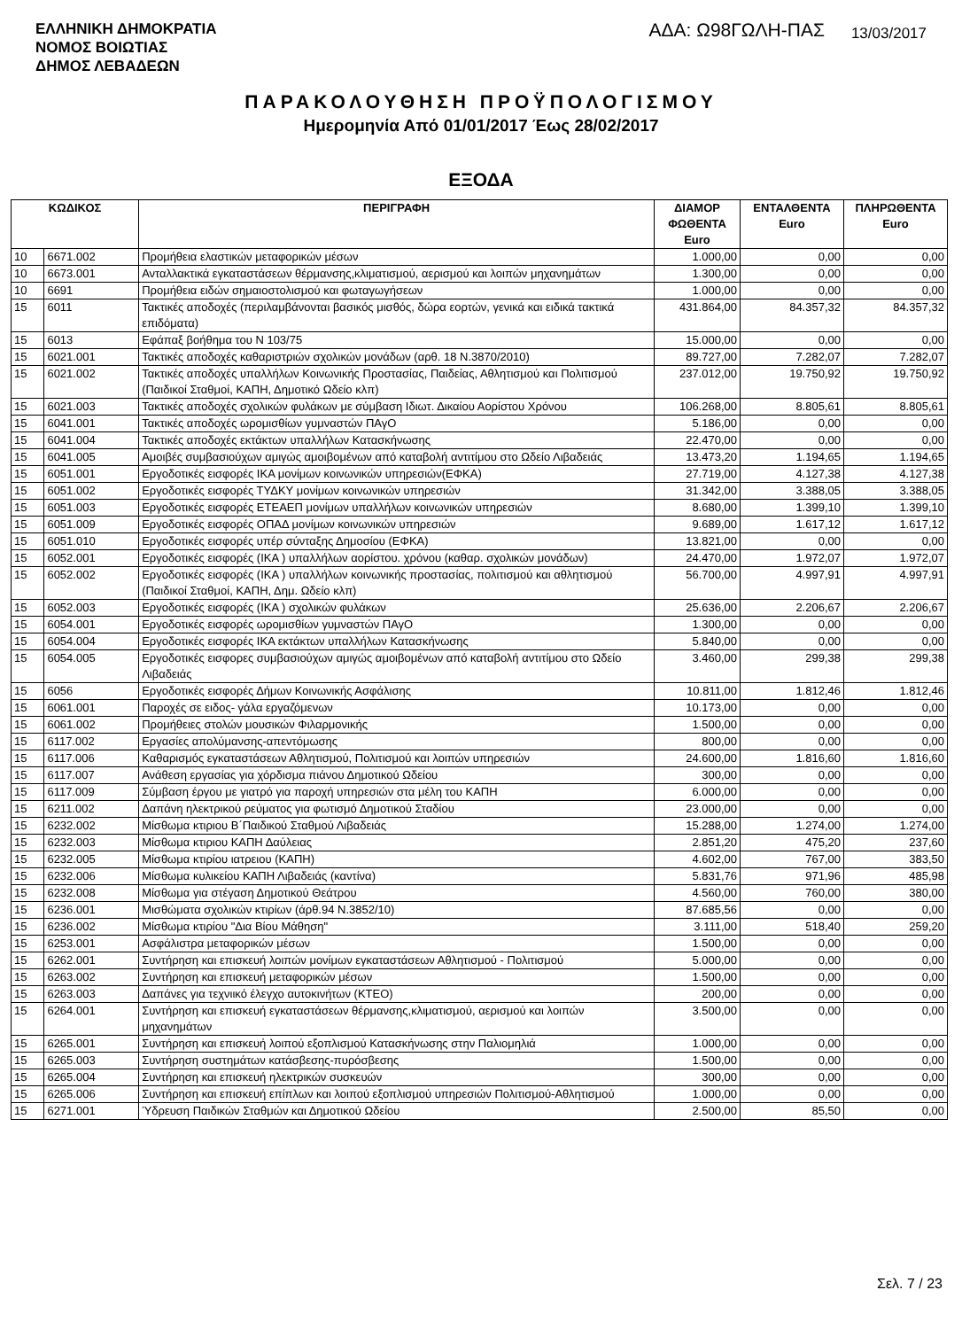ΕΛΛΗΝΙΚΗ ΔΗΜΟΚΡΑΤΙΑ
ΝΟΜΟΣ ΒΟΙΩΤΙΑΣ
ΔΗΜΟΣ ΛΕΒΑΔΕΩΝ
ΑΔΑ: Ω98ΓΩΛΗ-ΠΑΣ
13/03/2017
ΠΑΡΑΚΟΛΟΥΘΗΣΗ ΠΡΟΫΠΟΛΟΓΙΣΜΟΥ
Ημερομηνία Από 01/01/2017 Έως 28/02/2017
ΕΞΟΔΑ
| ΚΩΔΙΚΟΣ | | ΠΕΡΙΓΡΑΦΗ | ΔΙΑΜΟΡ ΦΩΘΕΝΤΑ Euro | ΕΝΤΑΛΘΕΝΤΑ Euro | ΠΛΗΡΩΘΕΝΤΑ Euro |
| --- | --- | --- | --- | --- | --- |
| 10 | 6671.002 | Προμήθεια ελαστικών μεταφορικών μέσων | 1.000,00 | 0,00 | 0,00 |
| 10 | 6673.001 | Ανταλλακτικά εγκαταστάσεων θέρμανσης,κλιματισμού, αερισμού και λοιπών μηχανημάτων | 1.300,00 | 0,00 | 0,00 |
| 10 | 6691 | Προμήθεια ειδών σημαιοστολισμού και φωταγωγήσεων | 1.000,00 | 0,00 | 0,00 |
| 15 | 6011 | Τακτικές αποδοχές (περιλαμβάνονται βασικός μισθός, δώρα εορτών, γενικά και ειδικά τακτικά επιδόματα) | 431.864,00 | 84.357,32 | 84.357,32 |
| 15 | 6013 | Εφάπαξ βοήθημα του Ν 103/75 | 15.000,00 | 0,00 | 0,00 |
| 15 | 6021.001 | Τακτικές αποδοχές καθαριστριών σχολικών μονάδων (αρθ. 18 Ν.3870/2010) | 89.727,00 | 7.282,07 | 7.282,07 |
| 15 | 6021.002 | Τακτικές αποδοχές υπαλλήλων Κοινωνικής Προστασίας, Παιδείας, Αθλητισμού και Πολιτισμού (Παιδικοί Σταθμοί, ΚΑΠΗ, Δημοτικό Ωδείο κλπ) | 237.012,00 | 19.750,92 | 19.750,92 |
| 15 | 6021.003 | Τακτικές αποδοχές σχολικών φυλάκων με σύμβαση Ιδιωτ. Δικαίου Αορίστου Χρόνου | 106.268,00 | 8.805,61 | 8.805,61 |
| 15 | 6041.001 | Τακτικές αποδοχές ωρομισθίων γυμναστών ΠΑγΟ | 5.186,00 | 0,00 | 0,00 |
| 15 | 6041.004 | Τακτικές αποδοχές εκτάκτων υπαλλήλων Κατασκήνωσης | 22.470,00 | 0,00 | 0,00 |
| 15 | 6041.005 | Αμοιβές συμβασιούχων αμιγώς αμοιβομένων από καταβολή αντιτίμου στο Ωδείο Λιβαδειάς | 13.473,20 | 1.194,65 | 1.194,65 |
| 15 | 6051.001 | Εργοδοτικές εισφορές ΙΚΑ μονίμων κοινωνικών υπηρεσιών(ΕΦΚΑ) | 27.719,00 | 4.127,38 | 4.127,38 |
| 15 | 6051.002 | Εργοδοτικές εισφορές ΤΥΔΚΥ μονίμων κοινωνικών υπηρεσιών | 31.342,00 | 3.388,05 | 3.388,05 |
| 15 | 6051.003 | Εργοδοτικές εισφορές ΕΤΕΑΕΠ μονίμων υπαλλήλων κοινωνικών υπηρεσιών | 8.680,00 | 1.399,10 | 1.399,10 |
| 15 | 6051.009 | Εργοδοτικές εισφορές ΟΠΑΔ μονίμων κοινωνικών υπηρεσιών | 9.689,00 | 1.617,12 | 1.617,12 |
| 15 | 6051.010 | Εργοδοτικές εισφορές υπέρ σύνταξης Δημοσίου (ΕΦΚΑ) | 13.821,00 | 0,00 | 0,00 |
| 15 | 6052.001 | Εργοδοτικές εισφορές (ΙΚΑ ) υπαλλήλων αορίστου. χρόνου (καθαρ. σχολικών μονάδων) | 24.470,00 | 1.972,07 | 1.972,07 |
| 15 | 6052.002 | Εργοδοτικές εισφορές (ΙΚΑ ) υπαλλήλων κοινωνικής προστασίας, πολιτισμού και αθλητισμού (Παιδικοί Σταθμοί, ΚΑΠΗ, Δημ. Ωδείο κλπ) | 56.700,00 | 4.997,91 | 4.997,91 |
| 15 | 6052.003 | Εργοδοτικές εισφορές (ΙΚΑ ) σχολικών φυλάκων | 25.636,00 | 2.206,67 | 2.206,67 |
| 15 | 6054.001 | Εργοδοτικές εισφορές ωρομισθίων γυμναστών ΠΑγΟ | 1.300,00 | 0,00 | 0,00 |
| 15 | 6054.004 | Εργοδοτικές εισφορές ΙΚΑ εκτάκτων υπαλλήλων Κατασκήνωσης | 5.840,00 | 0,00 | 0,00 |
| 15 | 6054.005 | Εργοδοτικές εισφορες συμβασιούχων αμιγώς αμοιβομένων από καταβολή αντιτίμου στο Ωδείο Λιβαδειάς | 3.460,00 | 299,38 | 299,38 |
| 15 | 6056 | Εργοδοτικές εισφορές Δήμων Κοινωνικής Ασφάλισης | 10.811,00 | 1.812,46 | 1.812,46 |
| 15 | 6061.001 | Παροχές σε ειδος- γάλα εργαζόμενων | 10.173,00 | 0,00 | 0,00 |
| 15 | 6061.002 | Προμήθειες στολών μουσικών Φιλαρμονικής | 1.500,00 | 0,00 | 0,00 |
| 15 | 6117.002 | Εργασίες απολύμανσης-απεντόμωσης | 800,00 | 0,00 | 0,00 |
| 15 | 6117.006 | Καθαρισμός εγκαταστάσεων Αθλητισμού, Πολιτισμού και λοιπών υπηρεσιών | 24.600,00 | 1.816,60 | 1.816,60 |
| 15 | 6117.007 | Ανάθεση εργασίας για χόρδισμα πιάνου Δημοτικού Ωδείου | 300,00 | 0,00 | 0,00 |
| 15 | 6117.009 | Σύμβαση έργου με γιατρό για παροχή υπηρεσιών στα μέλη του ΚΑΠΗ | 6.000,00 | 0,00 | 0,00 |
| 15 | 6211.002 | Δαπάνη ηλεκτρικού ρεύματος για φωτισμό Δημοτικού Σταδίου | 23.000,00 | 0,00 | 0,00 |
| 15 | 6232.002 | Μίσθωμα κτιριου Β΄Παιδικού Σταθμού Λιβαδειάς | 15.288,00 | 1.274,00 | 1.274,00 |
| 15 | 6232.003 | Μίσθωμα κτιριου ΚΑΠΗ Δαύλειας | 2.851,20 | 475,20 | 237,60 |
| 15 | 6232.005 | Μίσθωμα κτιρίου ιατρειου (ΚΑΠΗ) | 4.602,00 | 767,00 | 383,50 |
| 15 | 6232.006 | Μίσθωμα κυλικείου ΚΑΠΗ Λιβαδειάς (καντίνα) | 5.831,76 | 971,96 | 485,98 |
| 15 | 6232.008 | Μίσθωμα για στέγαση Δημοτικού Θεάτρου | 4.560,00 | 760,00 | 380,00 |
| 15 | 6236.001 | Μισθώματα σχολικών κτιρίων (άρθ.94 Ν.3852/10) | 87.685,56 | 0,00 | 0,00 |
| 15 | 6236.002 | Μίσθωμα κτιρίου "Δια Βίου Μάθηση" | 3.111,00 | 518,40 | 259,20 |
| 15 | 6253.001 | Ασφάλιστρα μεταφορικών μέσων | 1.500,00 | 0,00 | 0,00 |
| 15 | 6262.001 | Συντήρηση και επισκευή λοιπών μονίμων εγκαταστάσεων Αθλητισμού - Πολιτισμού | 5.000,00 | 0,00 | 0,00 |
| 15 | 6263.002 | Συντήρηση και επισκευή μεταφορικών μέσων | 1.500,00 | 0,00 | 0,00 |
| 15 | 6263.003 | Δαπάνες για τεχνιικό έλεγχο αυτοκινήτων (ΚΤΕΟ) | 200,00 | 0,00 | 0,00 |
| 15 | 6264.001 | Συντήρηση και επισκευή εγκαταστάσεων θέρμανσης,κλιματισμού, αερισμού και λοιπών μηχανημάτων | 3.500,00 | 0,00 | 0,00 |
| 15 | 6265.001 | Συντήρηση και επισκευή λοιπού εξοπλισμού Κατασκήνωσης στην Παλιομηλιά | 1.000,00 | 0,00 | 0,00 |
| 15 | 6265.003 | Συντήρηση συστημάτων κατάσβεσης-πυρόσβεσης | 1.500,00 | 0,00 | 0,00 |
| 15 | 6265.004 | Συντήρηση και επισκευή ηλεκτρικών συσκευών | 300,00 | 0,00 | 0,00 |
| 15 | 6265.006 | Συντήρηση και επισκευή επίπλων και λοιπού εξοπλισμού υπηρεσιών Πολιτισμού-Αθλητισμού | 1.000,00 | 0,00 | 0,00 |
| 15 | 6271.001 | Ύδρευση Παιδικών Σταθμών και Δημοτικού Ωδείου | 2.500,00 | 85,50 | 0,00 |
Σελ. 7 / 23